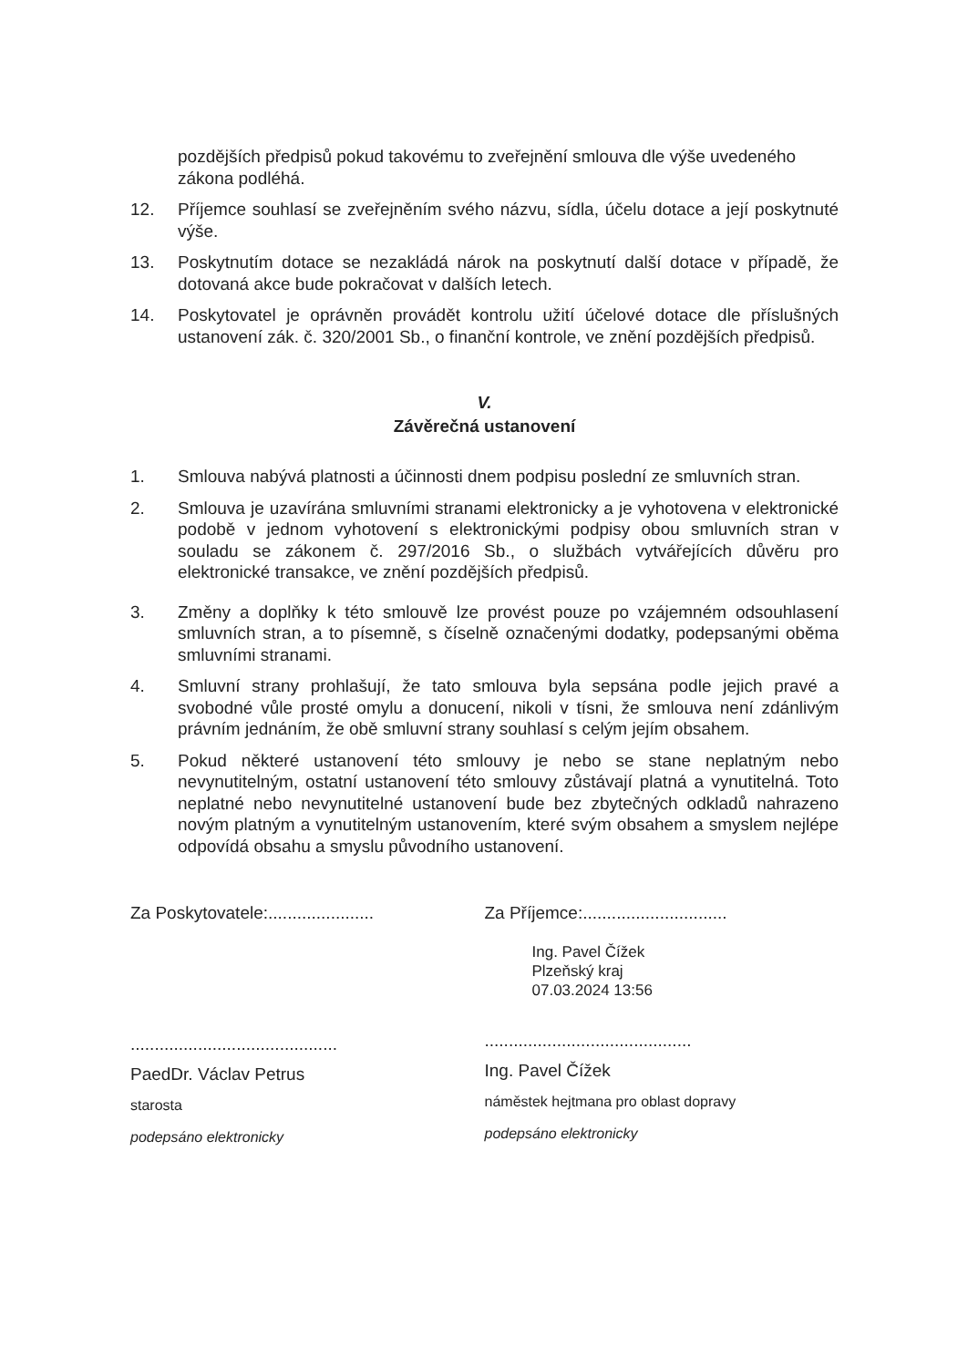pozdějších předpisů pokud takovému to zveřejnění smlouva dle výše uvedeného zákona podléhá.
12. Příjemce souhlasí se zveřejněním svého názvu, sídla, účelu dotace a její poskytnuté výše.
13. Poskytnutím dotace se nezakládá nárok na poskytnutí další dotace v případě, že dotovaná akce bude pokračovat v dalších letech.
14. Poskytovatel je oprávněn provádět kontrolu užití účelové dotace dle příslušných ustanovení zák. č. 320/2001 Sb., o finanční kontrole, ve znění pozdějších předpisů.
V.
Závěrečná ustanovení
1. Smlouva nabývá platnosti a účinnosti dnem podpisu poslední ze smluvních stran.
2. Smlouva je uzavírána smluvními stranami elektronicky a je vyhotovena v elektronické podobě v jednom vyhotovení s elektronickými podpisy obou smluvních stran v souladu se zákonem č. 297/2016 Sb., o službách vytvářejících důvěru pro elektronické transakce, ve znění pozdějších předpisů.
3. Změny a doplňky k této smlouvě lze provést pouze po vzájemném odsouhlasení smluvních stran, a to písemně, s číselně označenými dodatky, podepsanými oběma smluvními stranami.
4. Smluvní strany prohlašují, že tato smlouva byla sepsána podle jejich pravé a svobodné vůle prosté omylu a donucení, nikoli v tísni, že smlouva není zdánlivým právním jednáním, že obě smluvní strany souhlasí s celým jejím obsahem.
5. Pokud některé ustanovení této smlouvy je nebo se stane neplatným nebo nevynutitelným, ostatní ustanovení této smlouvy zůstávají platná a vynutitelná. Toto neplatné nebo nevynutitelné ustanovení bude bez zbytečných odkladů nahrazeno novým platným a vynutitelným ustanovením, které svým obsahem a smyslem nejlépe odpovídá obsahu a smyslu původního ustanovení.
Za Poskytovatele:......................
...........................................
PaedDr. Václav Petrus
starosta
podepsáno elektronicky
Za Příjemce:..............................
Ing. Pavel Čížek
Plzeňský kraj
07.03.2024 13:56
...........................................
Ing. Pavel Čížek
náměstek hejtmana pro oblast dopravy
podepsáno elektronicky